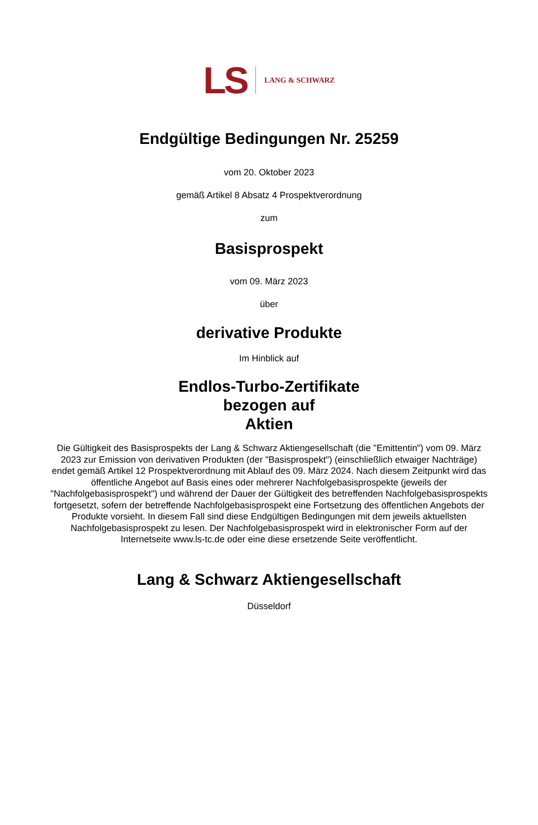LS LANG & SCHWARZ
Endgültige Bedingungen Nr. 25259
vom 20. Oktober 2023
gemäß Artikel 8 Absatz 4 Prospektverordnung
zum
Basisprospekt
vom 09. März 2023
über
derivative Produkte
Im Hinblick auf
Endlos-Turbo-Zertifikate
bezogen auf
Aktien
Die Gültigkeit des Basisprospekts der Lang & Schwarz Aktiengesellschaft (die "Emittentin") vom 09. März 2023 zur Emission von derivativen Produkten (der "Basisprospekt") (einschließlich etwaiger Nachträge) endet gemäß Artikel 12 Prospektverordnung mit Ablauf des 09. März 2024. Nach diesem Zeitpunkt wird das öffentliche Angebot auf Basis eines oder mehrerer Nachfolgebasisprospekte (jeweils der "Nachfolgebasisprospekt") und während der Dauer der Gültigkeit des betreffenden Nachfolgebasisprospekts fortgesetzt, sofern der betreffende Nachfolgebasisprospekt eine Fortsetzung des öffentlichen Angebots der Produkte vorsieht. In diesem Fall sind diese Endgültigen Bedingungen mit dem jeweils aktuellsten Nachfolgebasisprospekt zu lesen. Der Nachfolgebasisprospekt wird in elektronischer Form auf der Internetseite www.ls-tc.de oder eine diese ersetzende Seite veröffentlicht.
Lang & Schwarz Aktiengesellschaft
Düsseldorf